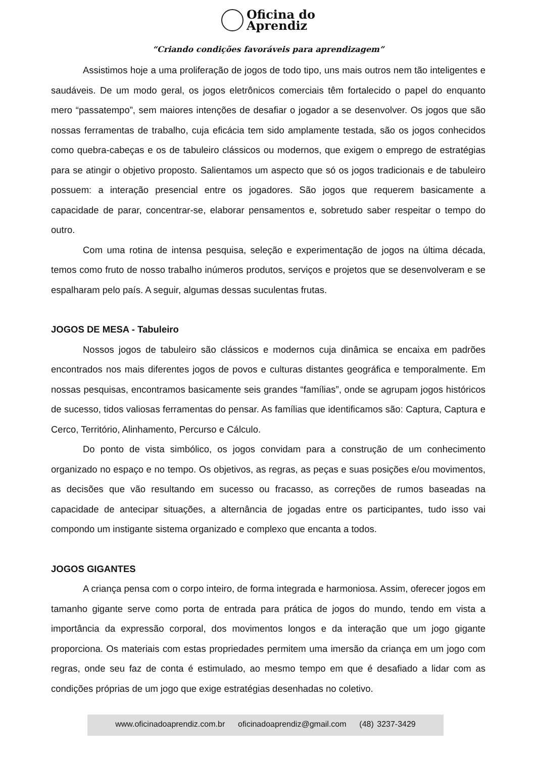Oficina do
Aprendiz
“Criando condições favoráveis para aprendizagem”
Assistimos hoje a uma proliferação de jogos de todo tipo, uns mais outros nem tão inteligentes e saudáveis. De um modo geral, os jogos eletrônicos comerciais têm fortalecido o papel do enquanto mero “passatempo”, sem maiores intenções de desafiar o jogador a se desenvolver. Os jogos que são nossas ferramentas de trabalho, cuja eficácia tem sido amplamente testada, são os jogos conhecidos como quebra-cabeças e os de tabuleiro clássicos ou modernos, que exigem o emprego de estratégias para se atingir o objetivo proposto. Salientamos um aspecto que só os jogos tradicionais e de tabuleiro possuem: a interação presencial entre os jogadores. São jogos que requerem basicamente a capacidade de parar, concentrar-se, elaborar pensamentos e, sobretudo saber respeitar o tempo do outro.
Com uma rotina de intensa pesquisa, seleção e experimentação de jogos na última década, temos como fruto de nosso trabalho inúmeros produtos, serviços e projetos que se desenvolveram e se espalharam pelo país. A seguir, algumas dessas suculentas frutas.
JOGOS DE MESA - Tabuleiro
Nossos jogos de tabuleiro são clássicos e modernos cuja dinâmica se encaixa em padrões encontrados nos mais diferentes jogos de povos e culturas distantes geográfica e temporalmente. Em nossas pesquisas, encontramos basicamente seis grandes “famílias”, onde se agrupam jogos históricos de sucesso, tidos valiosas ferramentas do pensar. As famílias que identificamos são: Captura, Captura e Cerco, Território, Alinhamento, Percurso e Cálculo.
Do ponto de vista simbólico, os jogos convidam para a construção de um conhecimento organizado no espaço e no tempo. Os objetivos, as regras, as peças e suas posições e/ou movimentos, as decisões que vão resultando em sucesso ou fracasso, as correções de rumos baseadas na capacidade de antecipar situações, a alternância de jogadas entre os participantes, tudo isso vai compondo um instigante sistema organizado e complexo que encanta a todos.
JOGOS GIGANTES
A criança pensa com o corpo inteiro, de forma integrada e harmoniosa. Assim, oferecer jogos em tamanho gigante serve como porta de entrada para prática de jogos do mundo, tendo em vista a importância da expressão corporal, dos movimentos longos e da interação que um jogo gigante proporciona. Os materiais com estas propriedades permitem uma imersão da criança em um jogo com regras, onde seu faz de conta é estimulado, ao mesmo tempo em que é desafiado a lidar com as condições próprias de um jogo que exige estratégias desenhadas no coletivo.
www.oficinadoaprendiz.com.br oficinadoaprendiz@gmail.com (48) 3237-3429